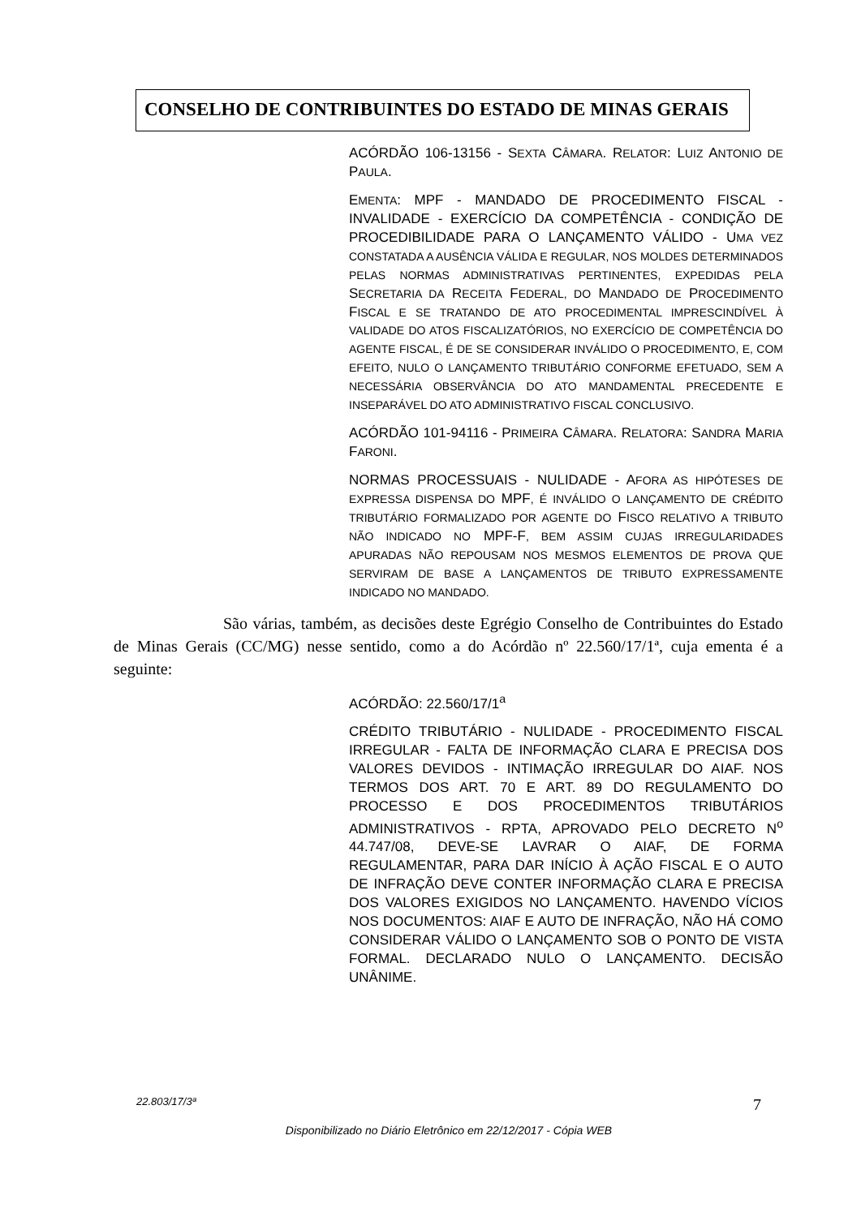CONSELHO DE CONTRIBUINTES DO ESTADO DE MINAS GERAIS
ACÓRDÃO 106-13156 - SEXTA CÂMARA. RELATOR: LUIZ ANTONIO DE PAULA.
EMENTA: MPF - MANDADO DE PROCEDIMENTO FISCAL - INVALIDADE - EXERCÍCIO DA COMPETÊNCIA - CONDIÇÃO DE PROCEDIBILIDADE PARA O LANÇAMENTO VÁLIDO - UMA VEZ CONSTATADA A AUSÊNCIA VÁLIDA E REGULAR, NOS MOLDES DETERMINADOS PELAS NORMAS ADMINISTRATIVAS PERTINENTES, EXPEDIDAS PELA SECRETARIA DA RECEITA FEDERAL, DO MANDADO DE PROCEDIMENTO FISCAL E SE TRATANDO DE ATO PROCEDIMENTAL IMPRESCINDÍVEL À VALIDADE DO ATOS FISCALIZATÓRIOS, NO EXERCÍCIO DE COMPETÊNCIA DO AGENTE FISCAL, É DE SE CONSIDERAR INVÁLIDO O PROCEDIMENTO, E, COM EFEITO, NULO O LANÇAMENTO TRIBUTÁRIO CONFORME EFETUADO, SEM A NECESSÁRIA OBSERVÂNCIA DO ATO MANDAMENTAL PRECEDENTE E INSEPARÁVEL DO ATO ADMINISTRATIVO FISCAL CONCLUSIVO.
ACÓRDÃO 101-94116 - PRIMEIRA CÂMARA. RELATORA: SANDRA MARIA FARONI.
NORMAS PROCESSUAIS - NULIDADE - AFORA AS HIPÓTESES DE EXPRESSA DISPENSA DO MPF, É INVÁLIDO O LANÇAMENTO DE CRÉDITO TRIBUTÁRIO FORMALIZADO POR AGENTE DO FISCO RELATIVO A TRIBUTO NÃO INDICADO NO MPF-F, BEM ASSIM CUJAS IRREGULARIDADES APURADAS NÃO REPOUSAM NOS MESMOS ELEMENTOS DE PROVA QUE SERVIRAM DE BASE A LANÇAMENTOS DE TRIBUTO EXPRESSAMENTE INDICADO NO MANDADO.
São várias, também, as decisões deste Egrégio Conselho de Contribuintes do Estado de Minas Gerais (CC/MG) nesse sentido, como a do Acórdão nº 22.560/17/1ª, cuja ementa é a seguinte:
ACÓRDÃO: 22.560/17/1<sup>a</sup>
CRÉDITO TRIBUTÁRIO - NULIDADE - PROCEDIMENTO FISCAL IRREGULAR - FALTA DE INFORMAÇÃO CLARA E PRECISA DOS VALORES DEVIDOS - INTIMAÇÃO IRREGULAR DO AIAF. NOS TERMOS DOS ART. 70 E ART. 89 DO REGULAMENTO DO PROCESSO E DOS PROCEDIMENTOS TRIBUTÁRIOS ADMINISTRATIVOS - RPTA, APROVADO PELO DECRETO N<sup>o</sup> 44.747/08, DEVE-SE LAVRAR O AIAF, DE FORMA REGULAMENTAR, PARA DAR INÍCIO À AÇÃO FISCAL E O AUTO DE INFRAÇÃO DEVE CONTER INFORMAÇÃO CLARA E PRECISA DOS VALORES EXIGIDOS NO LANÇAMENTO. HAVENDO VÍCIOS NOS DOCUMENTOS: AIAF E AUTO DE INFRAÇÃO, NÃO HÁ COMO CONSIDERAR VÁLIDO O LANÇAMENTO SOB O PONTO DE VISTA FORMAL. DECLARADO NULO O LANÇAMENTO. DECISÃO UNÂNIME.
7 22.803/17/3ª
Disponibilizado no Diário Eletrônico em 22/12/2017 - Cópia WEB